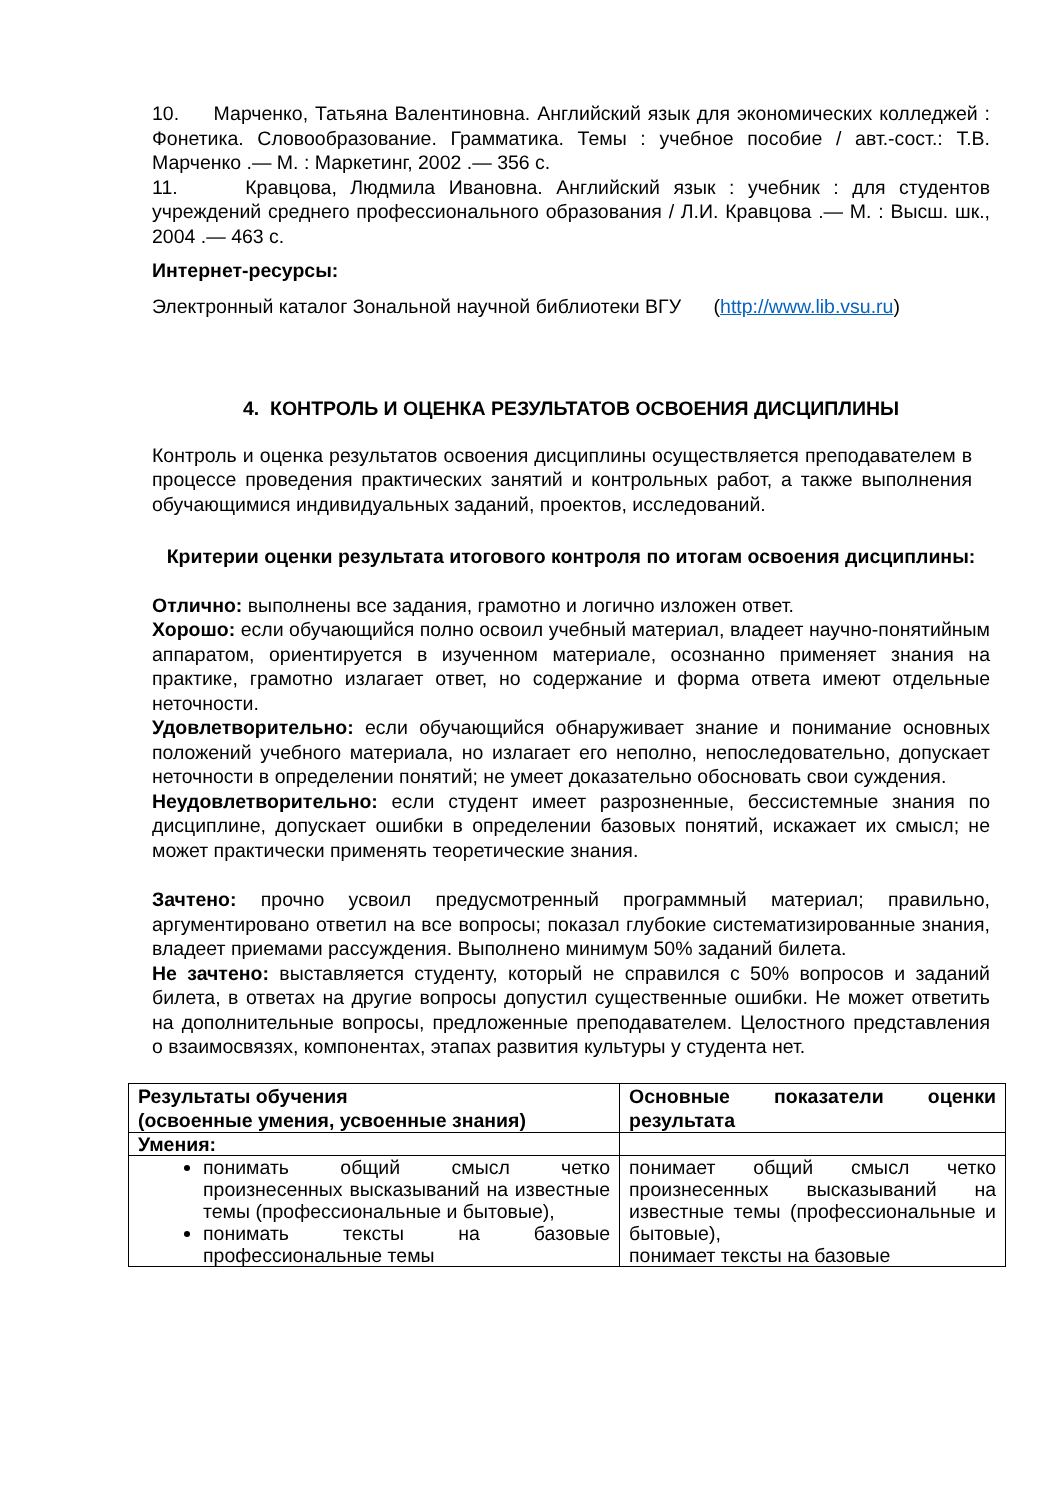10. Марченко, Татьяна Валентиновна. Английский язык для экономических колледжей : Фонетика. Словообразование. Грамматика. Темы : учебное пособие / авт.-сост.: Т.В. Марченко .— М. : Маркетинг, 2002 .— 356 с.
11. Кравцова, Людмила Ивановна. Английский язык : учебник : для студентов учреждений среднего профессионального образования / Л.И. Кравцова .— М. : Высш. шк., 2004 .— 463 с.
Интернет-ресурсы:
Электронный каталог Зональной научной библиотеки ВГУ (http://www.lib.vsu.ru)
4. КОНТРОЛЬ И ОЦЕНКА РЕЗУЛЬТАТОВ ОСВОЕНИЯ ДИСЦИПЛИНЫ
Контроль и оценка результатов освоения дисциплины осуществляется преподавателем в процессе проведения практических занятий и контрольных работ, а также выполнения обучающимися индивидуальных заданий, проектов, исследований.
Критерии оценки результата итогового контроля по итогам освоения дисциплины:
Отлично: выполнены все задания, грамотно и логично изложен ответ.
Хорошо: если обучающийся полно освоил учебный материал, владеет научно-понятийным аппаратом, ориентируется в изученном материале, осознанно применяет знания на практике, грамотно излагает ответ, но содержание и форма ответа имеют отдельные неточности.
Удовлетворительно: если обучающийся обнаруживает знание и понимание основных положений учебного материала, но излагает его неполно, непоследовательно, допускает неточности в определении понятий; не умеет доказательно обосновать свои суждения.
Неудовлетворительно: если студент имеет разрозненные, бессистемные знания по дисциплине, допускает ошибки в определении базовых понятий, искажает их смысл; не может практически применять теоретические знания.
Зачтено: прочно усвоил предусмотренный программный материал; правильно, аргументировано ответил на все вопросы; показал глубокие систематизированные знания, владеет приемами рассуждения. Выполнено минимум 50% заданий билета.
Не зачтено: выставляется студенту, который не справился с 50% вопросов и заданий билета, в ответах на другие вопросы допустил существенные ошибки. Не может ответить на дополнительные вопросы, предложенные преподавателем. Целостного представления о взаимосвязях, компонентах, этапах развития культуры у студента нет.
| Результаты обучения (освоенные умения, усвоенные знания) | Основные показатели оценки результата |
| Умения: | |
| понимать общий смысл четко произнесенных высказываний на известные темы (профессиональные и бытовые), понимать тексты на базовые профессиональные темы | понимает общий смысл четко произнесенных высказываний на известные темы (профессиональные и бытовые), понимает тексты на базовые |